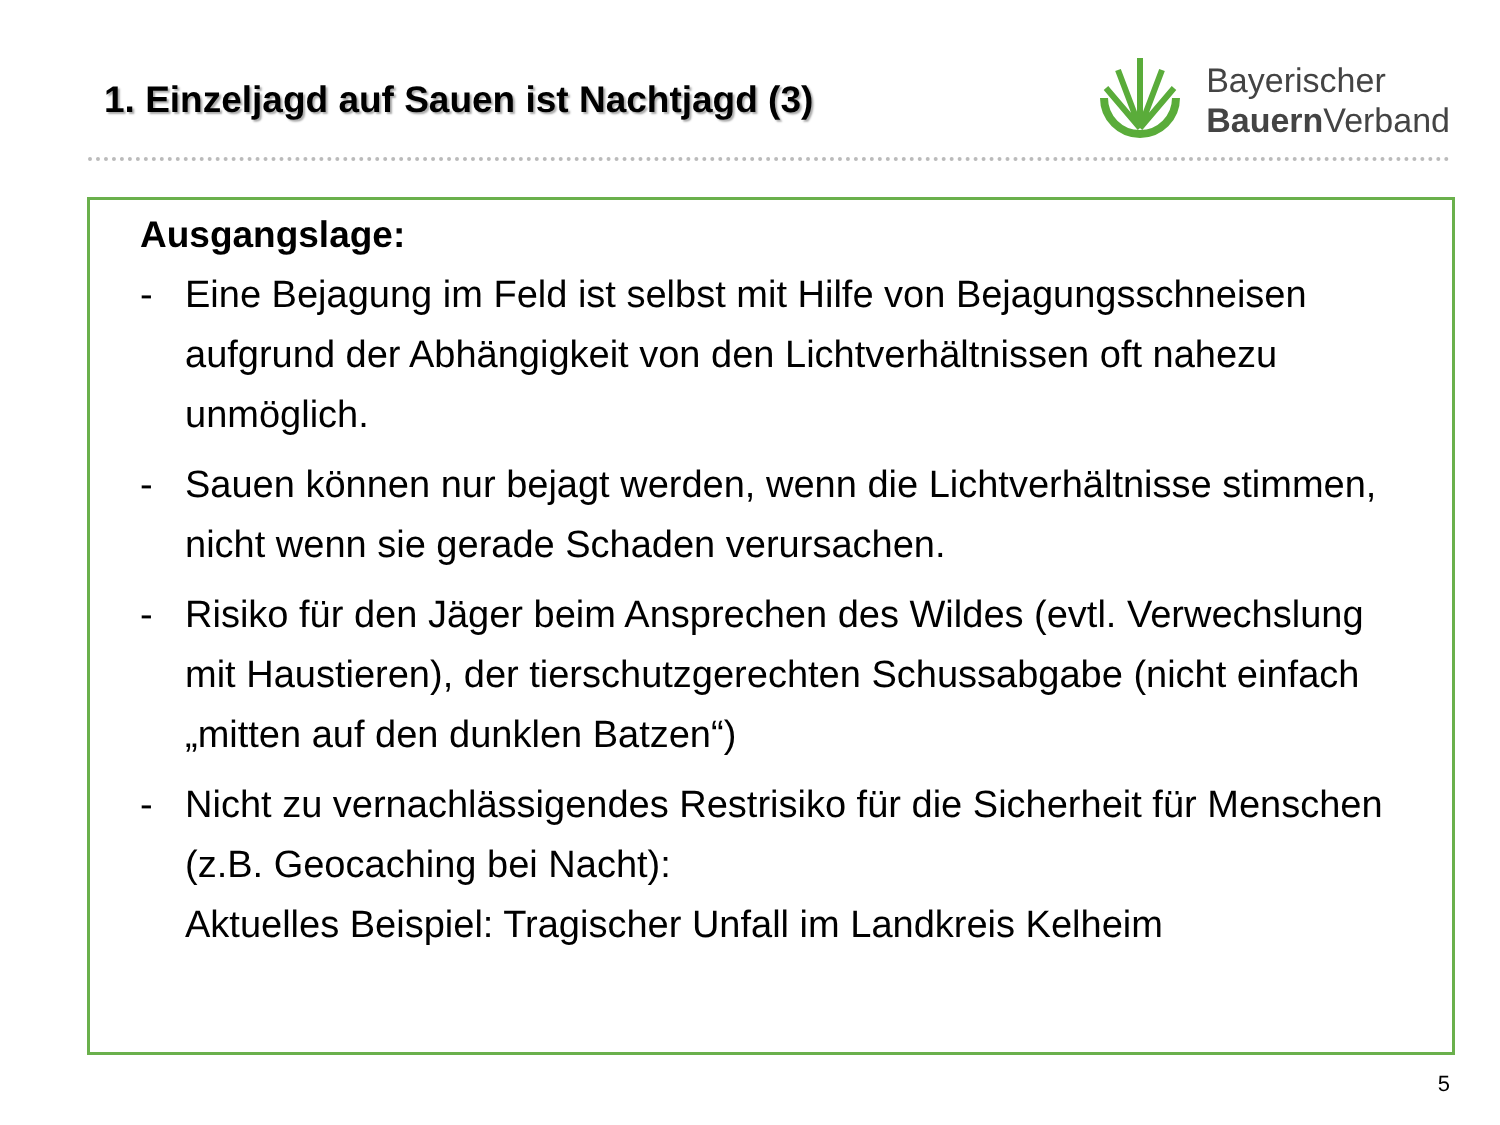1. Einzeljagd auf Sauen ist Nachtjagd (3)
Bayerischer
Bauern Verband
Ausgangslage:
- Eine Bejagung im Feld ist selbst mit Hilfe von Bejagungsschneisen aufgrund der Abhängigkeit von den Lichtverhältnissen oft nahezu unmöglich.
- Sauen können nur bejagt werden, wenn die Lichtverhältnisse stimmen, nicht wenn sie gerade Schaden verursachen.
- Risiko für den Jäger beim Ansprechen des Wildes (evtl. Verwechslung mit Haustieren), der tierschutzgerechten Schussabgabe (nicht einfach „mitten auf den dunklen Batzen“)
- Nicht zu vernachlässigendes Restrisiko für die Sicherheit für Menschen (z.B. Geocaching bei Nacht):
Aktuelles Beispiel: Tragischer Unfall im Landkreis Kelheim
5